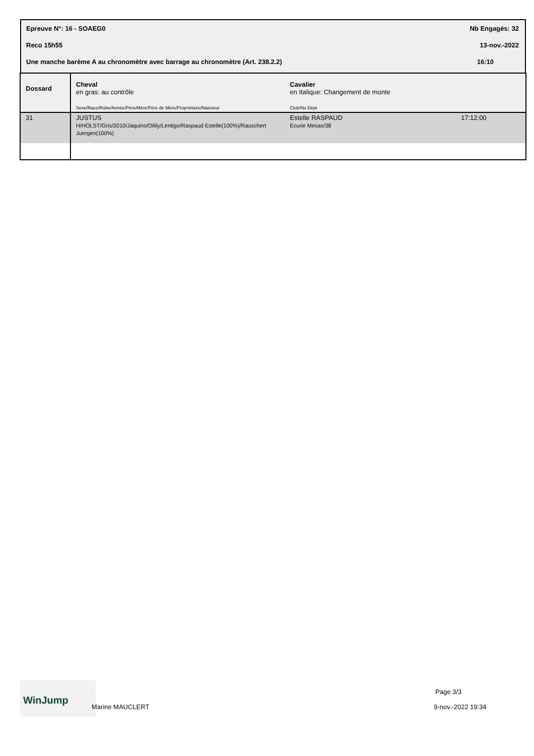Epreuve N°: 16 - SOAEG0 Nb Engagés: 32
Reco 15h55 13-nov.-2022
Une manche barème A au chronomètre avec barrage au chronomètre (Art. 238.2.2) 16:10
| Dossard | Cheval en gras: au contrôle Sexe/Race/Robe/Année/Père/Mère/Père de Mère/Propriétaire/Naisseur | Cavalier en Italique: Changement de monte Club/No Dept | |
| 31 | JUSTUS H/HOLST/Gris/2010/Jaquino/Oilily/Lentigo/Raspaud Estelle(100%)/Rauschert Juergen(100%) | Estelle RASPAUD Ecurie Mesas/38 | 17:12:00 |
WinJump
Marine MAUCLERT
Page 3/3
9-nov.-2022 19:34